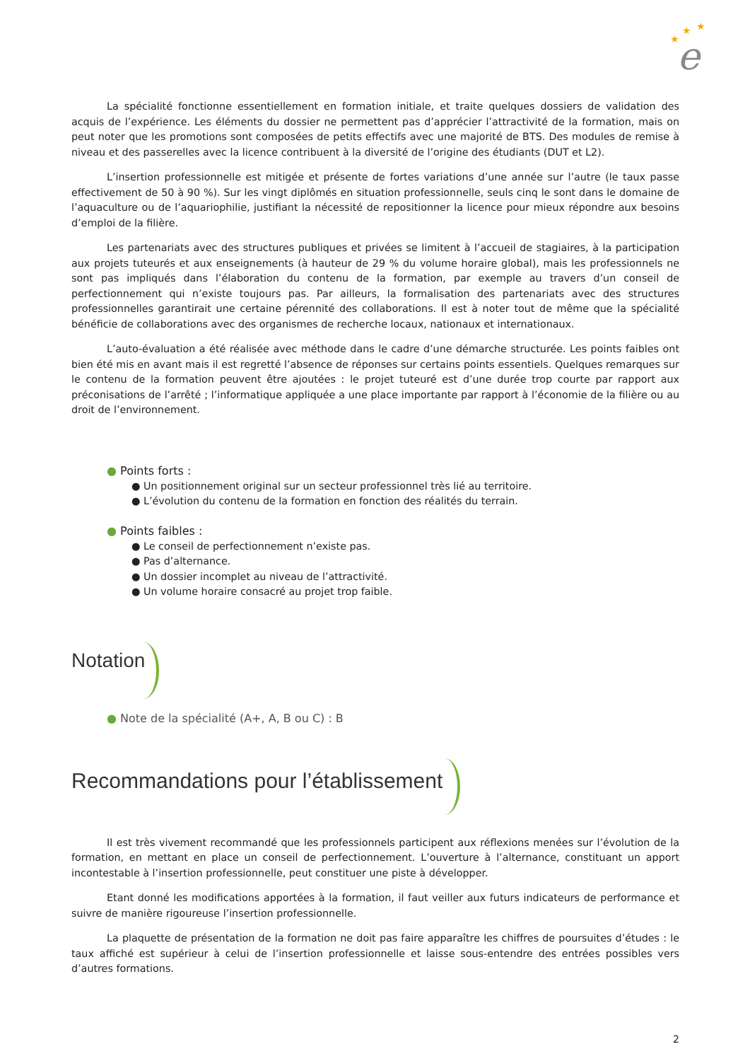★
★
★
e
La spécialité fonctionne essentiellement en formation initiale, et traite quelques dossiers de validation des acquis de l’expérience. Les éléments du dossier ne permettent pas d’apprécier l’attractivité de la formation, mais on peut noter que les promotions sont composées de petits effectifs avec une majorité de BTS. Des modules de remise à niveau et des passerelles avec la licence contribuent à la diversité de l’origine des étudiants (DUT et L2).
L’insertion professionnelle est mitigée et présente de fortes variations d’une année sur l’autre (le taux passe effectivement de 50 à 90 %). Sur les vingt diplômés en situation professionnelle, seuls cinq le sont dans le domaine de l’aquaculture ou de l’aquariophilie, justifiant la nécessité de repositionner la licence pour mieux répondre aux besoins d’emploi de la filière.
Les partenariats avec des structures publiques et privées se limitent à l’accueil de stagiaires, à la participation aux projets tuteurés et aux enseignements (à hauteur de 29 % du volume horaire global), mais les professionnels ne sont pas impliqués dans l’élaboration du contenu de la formation, par exemple au travers d’un conseil de perfectionnement qui n’existe toujours pas. Par ailleurs, la formalisation des partenariats avec des structures professionnelles garantirait une certaine pérennité des collaborations. Il est à noter tout de même que la spécialité bénéficie de collaborations avec des organismes de recherche locaux, nationaux et internationaux.
L’auto-évaluation a été réalisée avec méthode dans le cadre d’une démarche structurée. Les points faibles ont bien été mis en avant mais il est regretté l’absence de réponses sur certains points essentiels. Quelques remarques sur le contenu de la formation peuvent être ajoutées : le projet tuteuré est d’une durée trop courte par rapport aux préconisations de l’arrêté ; l’informatique appliquée a une place importante par rapport à l’économie de la filière ou au droit de l’environnement.
● Points forts :
● Un positionnement original sur un secteur professionnel très lié au territoire.
● L’évolution du contenu de la formation en fonction des réalités du terrain.
● Points faibles :
● Le conseil de perfectionnement n’existe pas.
● Pas d’alternance.
● Un dossier incomplet au niveau de l’attractivité.
● Un volume horaire consacré au projet trop faible.
Notation
● Note de la spécialité (A+, A, B ou C) : B
Recommandations pour l’établissement
Il est très vivement recommandé que les professionnels participent aux réflexions menées sur l’évolution de la formation, en mettant en place un conseil de perfectionnement. L’ouverture à l’alternance, constituant un apport incontestable à l’insertion professionnelle, peut constituer une piste à développer.
Etant donné les modifications apportées à la formation, il faut veiller aux futurs indicateurs de performance et suivre de manière rigoureuse l’insertion professionnelle.
La plaquette de présentation de la formation ne doit pas faire apparaître les chiffres de poursuites d’études : le taux affiché est supérieur à celui de l’insertion professionnelle et laisse sous-entendre des entrées possibles vers d’autres formations.
2